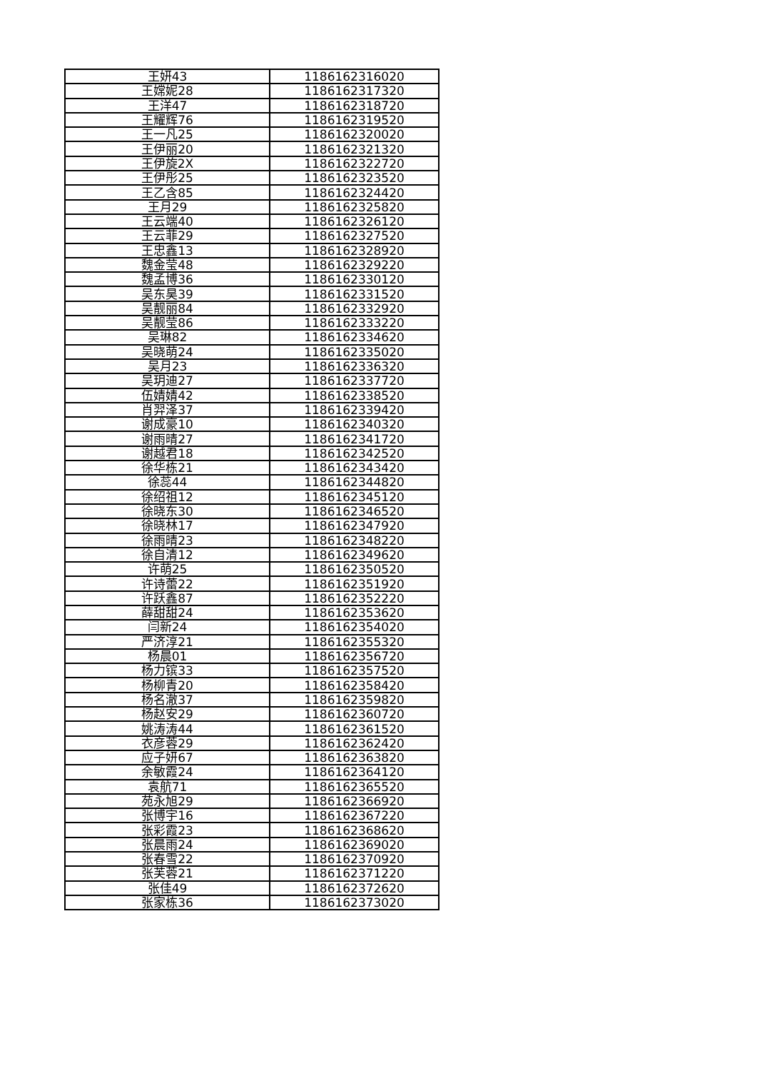| 王妍43 | 1186162316020 |
| 王嫦妮28 | 1186162317320 |
| 王洋47 | 1186162318720 |
| 王耀辉76 | 1186162319520 |
| 王一凡25 | 1186162320020 |
| 王伊丽20 | 1186162321320 |
| 王伊旋2X | 1186162322720 |
| 王伊彤25 | 1186162323520 |
| 王乙含85 | 1186162324420 |
| 王月29 | 1186162325820 |
| 王云端40 | 1186162326120 |
| 王云菲29 | 1186162327520 |
| 王忠鑫13 | 1186162328920 |
| 魏金莹48 | 1186162329220 |
| 魏孟博36 | 1186162330120 |
| 吴东昊39 | 1186162331520 |
| 吴靓丽84 | 1186162332920 |
| 吴靓莹86 | 1186162333220 |
| 吴琳82 | 1186162334620 |
| 吴晓萌24 | 1186162335020 |
| 吴月23 | 1186162336320 |
| 吴玥迪27 | 1186162337720 |
| 伍婧婧42 | 1186162338520 |
| 肖羿泽37 | 1186162339420 |
| 谢成豪10 | 1186162340320 |
| 谢雨晴27 | 1186162341720 |
| 谢越君18 | 1186162342520 |
| 徐华栋21 | 1186162343420 |
| 徐蕊44 | 1186162344820 |
| 徐绍祖12 | 1186162345120 |
| 徐晓东30 | 1186162346520 |
| 徐晓林17 | 1186162347920 |
| 徐雨晴23 | 1186162348220 |
| 徐自清12 | 1186162349620 |
| 许萌25 | 1186162350520 |
| 许诗蕾22 | 1186162351920 |
| 许跃鑫87 | 1186162352220 |
| 薛甜甜24 | 1186162353620 |
| 闫新24 | 1186162354020 |
| 严济淳21 | 1186162355320 |
| 杨晨01 | 1186162356720 |
| 杨力镔33 | 1186162357520 |
| 杨柳青20 | 1186162358420 |
| 杨名澈37 | 1186162359820 |
| 杨赵安29 | 1186162360720 |
| 姚涛涛44 | 1186162361520 |
| 衣彦蓉29 | 1186162362420 |
| 应子妍67 | 1186162363820 |
| 余敏霞24 | 1186162364120 |
| 袁航71 | 1186162365520 |
| 苑永旭29 | 1186162366920 |
| 张博宇16 | 1186162367220 |
| 张彩霞23 | 1186162368620 |
| 张晨雨24 | 1186162369020 |
| 张春雪22 | 1186162370920 |
| 张芙蓉21 | 1186162371220 |
| 张佳49 | 1186162372620 |
| 张家栋36 | 1186162373020 |